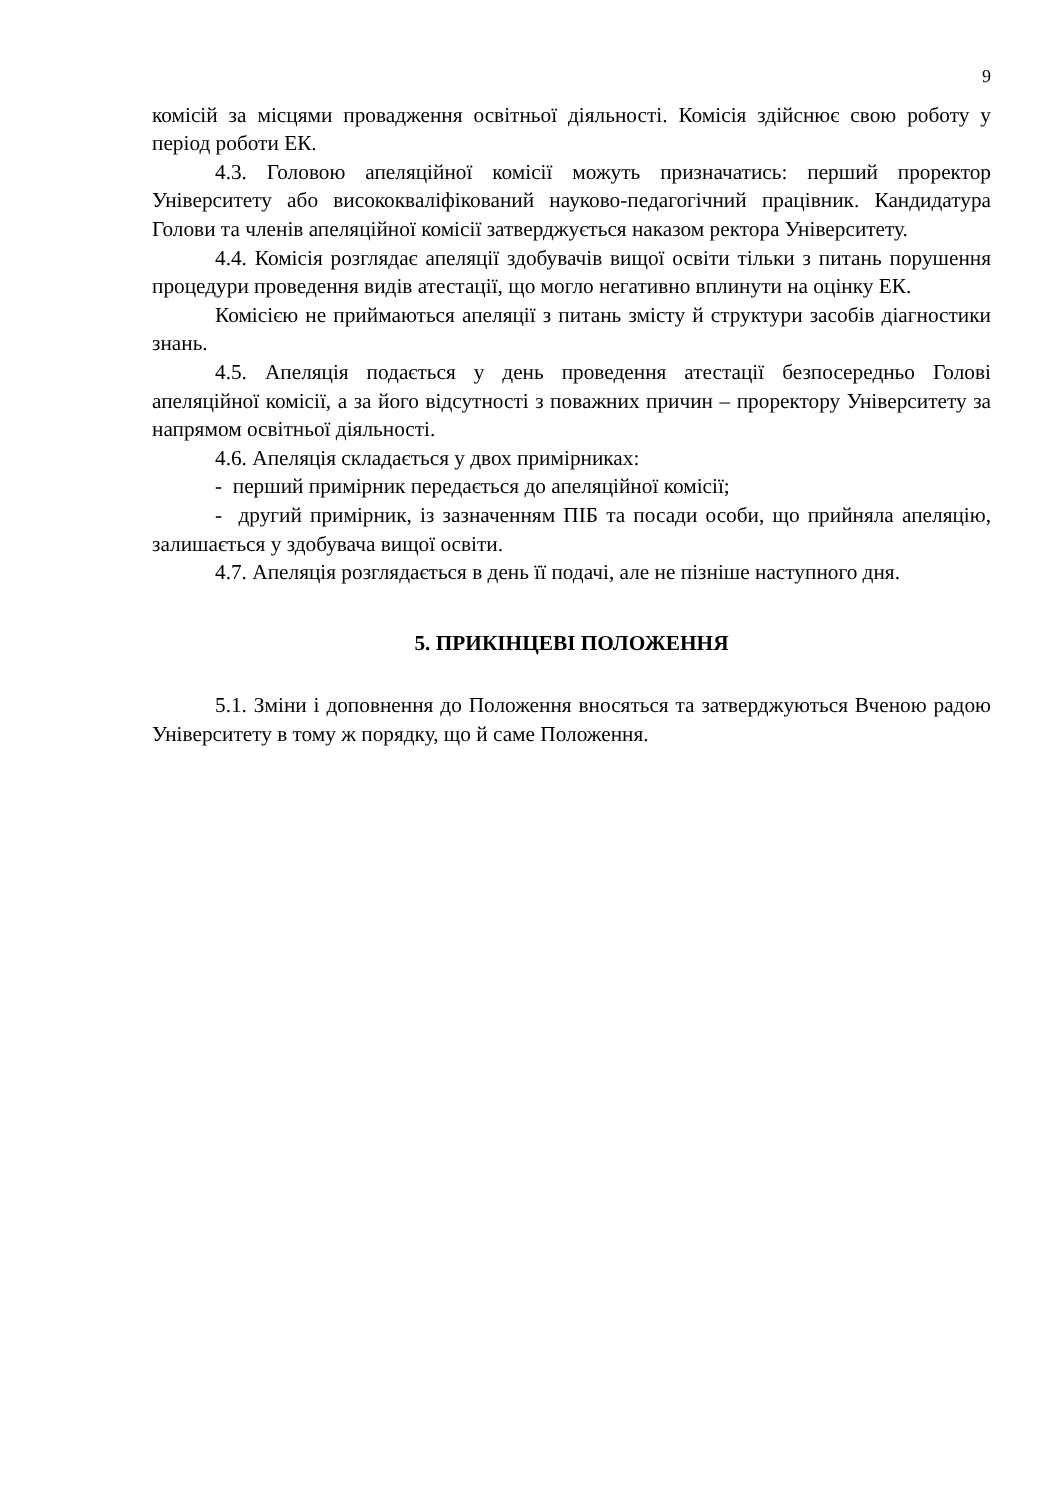9
комісій за місцями провадження освітньої діяльності. Комісія здійснює свою роботу у період роботи ЕК.
4.3. Головою апеляційної комісії можуть призначатись: перший проректор Університету або висококваліфікований науково-педагогічний працівник. Кандидатура Голови та членів апеляційної комісії затверджується наказом ректора Університету.
4.4. Комісія розглядає апеляції здобувачів вищої освіти тільки з питань порушення процедури проведення видів атестації, що могло негативно вплинути на оцінку ЕК.
Комісією не приймаються апеляції з питань змісту й структури засобів діагностики знань.
4.5. Апеляція подається у день проведення атестації безпосередньо Голові апеляційної комісії, а за його відсутності з поважних причин – проректору Університету за напрямом освітньої діяльності.
4.6. Апеляція складається у двох примірниках:
- перший примірник передається до апеляційної комісії;
- другий примірник, із зазначенням ПІБ та посади особи, що прийняла апеляцію, залишається у здобувача вищої освіти.
4.7. Апеляція розглядається в день її подачі, але не пізніше наступного дня.
5. ПРИКІНЦЕВІ ПОЛОЖЕННЯ
5.1. Зміни і доповнення до Положення вносяться та затверджуються Вченою радою Університету в тому ж порядку, що й саме Положення.